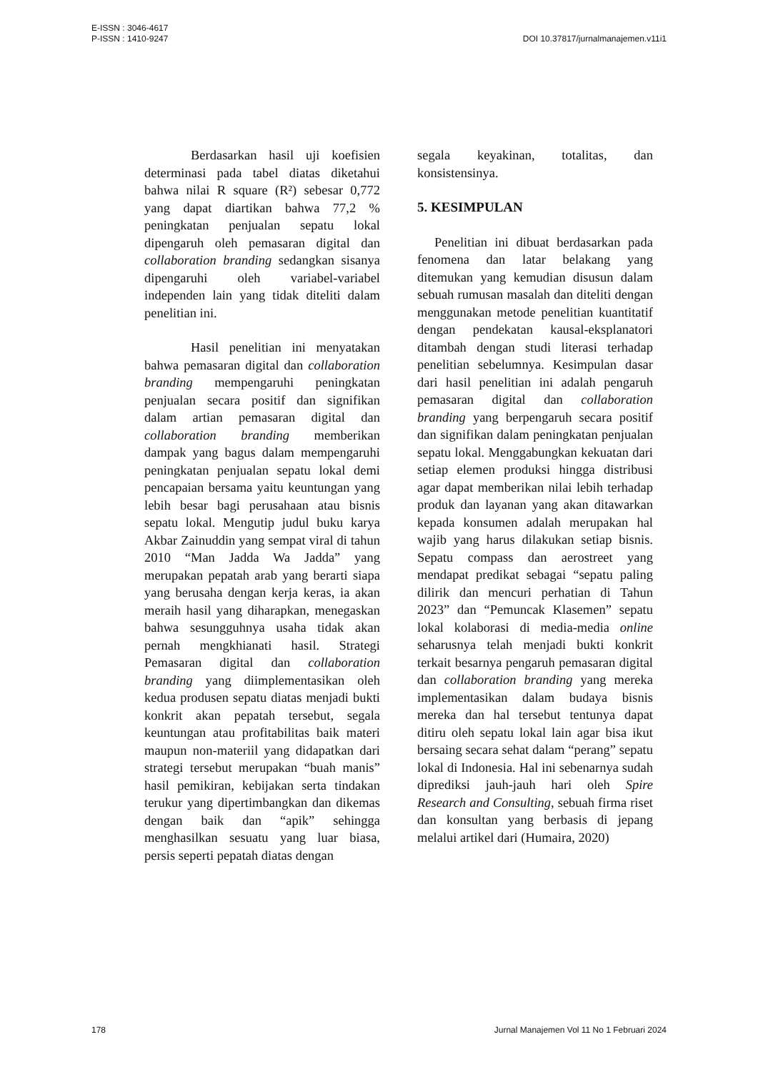E-ISSN : 3046-4617
P-ISSN : 1410-9247
DOI 10.37817/jurnalmanajemen.v11i1
Berdasarkan hasil uji koefisien determinasi pada tabel diatas diketahui bahwa nilai R square (R²) sebesar 0,772 yang dapat diartikan bahwa 77,2 % peningkatan penjualan sepatu lokal dipengaruh oleh pemasaran digital dan collaboration branding sedangkan sisanya dipengaruhi oleh variabel-variabel independen lain yang tidak diteliti dalam penelitian ini.
Hasil penelitian ini menyatakan bahwa pemasaran digital dan collaboration branding mempengaruhi peningkatan penjualan secara positif dan signifikan dalam artian pemasaran digital dan collaboration branding memberikan dampak yang bagus dalam mempengaruhi peningkatan penjualan sepatu lokal demi pencapaian bersama yaitu keuntungan yang lebih besar bagi perusahaan atau bisnis sepatu lokal. Mengutip judul buku karya Akbar Zainuddin yang sempat viral di tahun 2010 “Man Jadda Wa Jadda” yang merupakan pepatah arab yang berarti siapa yang berusaha dengan kerja keras, ia akan meraih hasil yang diharapkan, menegaskan bahwa sesungguhnya usaha tidak akan pernah mengkhianati hasil. Strategi Pemasaran digital dan collaboration branding yang diimplementasikan oleh kedua produsen sepatu diatas menjadi bukti konkrit akan pepatah tersebut, segala keuntungan atau profitabilitas baik materi maupun non-materiil yang didapatkan dari strategi tersebut merupakan “buah manis” hasil pemikiran, kebijakan serta tindakan terukur yang dipertimbangkan dan dikemas dengan baik dan “apik” sehingga menghasilkan sesuatu yang luar biasa, persis seperti pepatah diatas dengan
segala keyakinan, totalitas, dan konsistensinya.
5. KESIMPULAN
Penelitian ini dibuat berdasarkan pada fenomena dan latar belakang yang ditemukan yang kemudian disusun dalam sebuah rumusan masalah dan diteliti dengan menggunakan metode penelitian kuantitatif dengan pendekatan kausal-eksplanatori ditambah dengan studi literasi terhadap penelitian sebelumnya. Kesimpulan dasar dari hasil penelitian ini adalah pengaruh pemasaran digital dan collaboration branding yang berpengaruh secara positif dan signifikan dalam peningkatan penjualan sepatu lokal. Menggabungkan kekuatan dari setiap elemen produksi hingga distribusi agar dapat memberikan nilai lebih terhadap produk dan layanan yang akan ditawarkan kepada konsumen adalah merupakan hal wajib yang harus dilakukan setiap bisnis. Sepatu compass dan aerostreet yang mendapat predikat sebagai “sepatu paling dilirik dan mencuri perhatian di Tahun 2023” dan “Pemuncak Klasemen” sepatu lokal kolaborasi di media-media online seharusnya telah menjadi bukti konkrit terkait besarnya pengaruh pemasaran digital dan collaboration branding yang mereka implementasikan dalam budaya bisnis mereka dan hal tersebut tentunya dapat ditiru oleh sepatu lokal lain agar bisa ikut bersaing secara sehat dalam “perang” sepatu lokal di Indonesia. Hal ini sebenarnya sudah diprediksi jauh-jauh hari oleh Spire Research and Consulting, sebuah firma riset dan konsultan yang berbasis di jepang melalui artikel dari (Humaira, 2020)
178 Jurnal Manajemen Vol 11 No 1 Februari 2024